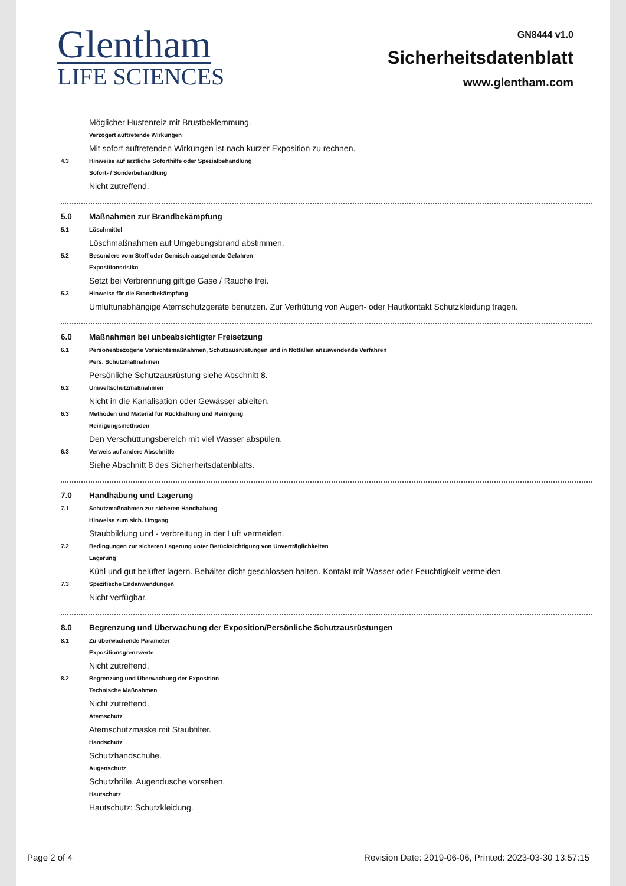Glentham
LIFE SCIENCES
GN8444 v1.0
Sicherheitsdatenblatt
www.glentham.com
Möglicher Hustenreiz mit Brustbeklemmung.
Verzögert auftretende Wirkungen
Mit sofort auftretenden Wirkungen ist nach kurzer Exposition zu rechnen.
4.3 Hinweise auf ärztliche Soforthilfe oder Spezialbehandlung
Sofort- / Sonderbehandlung
Nicht zutreffend.
5.0 Maßnahmen zur Brandbekämpfung
5.1 Löschmittel
Löschmaßnahmen auf Umgebungsbrand abstimmen.
5.2 Besondere vom Stoff oder Gemisch ausgehende Gefahren
Expositionsrisiko
Setzt bei Verbrennung giftige Gase / Rauche frei.
5.3 Hinweise für die Brandbekämpfung
Umluftunabhängige Atemschutzgeräte benutzen. Zur Verhütung von Augen- oder Hautkontakt Schutzkleidung tragen.
6.0 Maßnahmen bei unbeabsichtigter Freisetzung
6.1 Personenbezogene Vorsichtsmaßnahmen, Schutzausrüstungen und in Notfällen anzuwendende Verfahren
Pers. Schutzmaßnahmen
Persönliche Schutzausrüstung siehe Abschnitt 8.
6.2 Umweltschutzmaßnahmen
Nicht in die Kanalisation oder Gewässer ableiten.
6.3 Methoden und Material für Rückhaltung und Reinigung
Reinigungsmethoden
Den Verschüttungsbereich mit viel Wasser abspülen.
6.3 Verweis auf andere Abschnitte
Siehe Abschnitt 8 des Sicherheitsdatenblatts.
7.0 Handhabung und Lagerung
7.1 Schutzmaßnahmen zur sicheren Handhabung
Hinweise zum sich. Umgang
Staubbildung und - verbreitung in der Luft vermeiden.
7.2 Bedingungen zur sicheren Lagerung unter Berücksichtigung von Unverträglichkeiten
Lagerung
Kühl und gut belüftet lagern. Behälter dicht geschlossen halten. Kontakt mit Wasser oder Feuchtigkeit vermeiden.
7.3 Spezifische Endanwendungen
Nicht verfügbar.
8.0 Begrenzung und Überwachung der Exposition/Persönliche Schutzausrüstungen
8.1 Zu überwachende Parameter
Expositionsgrenzwerte
Nicht zutreffend.
8.2 Begrenzung und Überwachung der Exposition
Technische Maßnahmen
Nicht zutreffend.
Atemschutz
Atemschutzmaske mit Staubfilter.
Handschutz
Schutzhandschuhe.
Augenschutz
Schutzbrille. Augendusche vorsehen.
Hautschutz
Hautschutz: Schutzkleidung.
Page 2 of 4 Revision Date: 2019-06-06, Printed: 2023-03-30 13:57:15